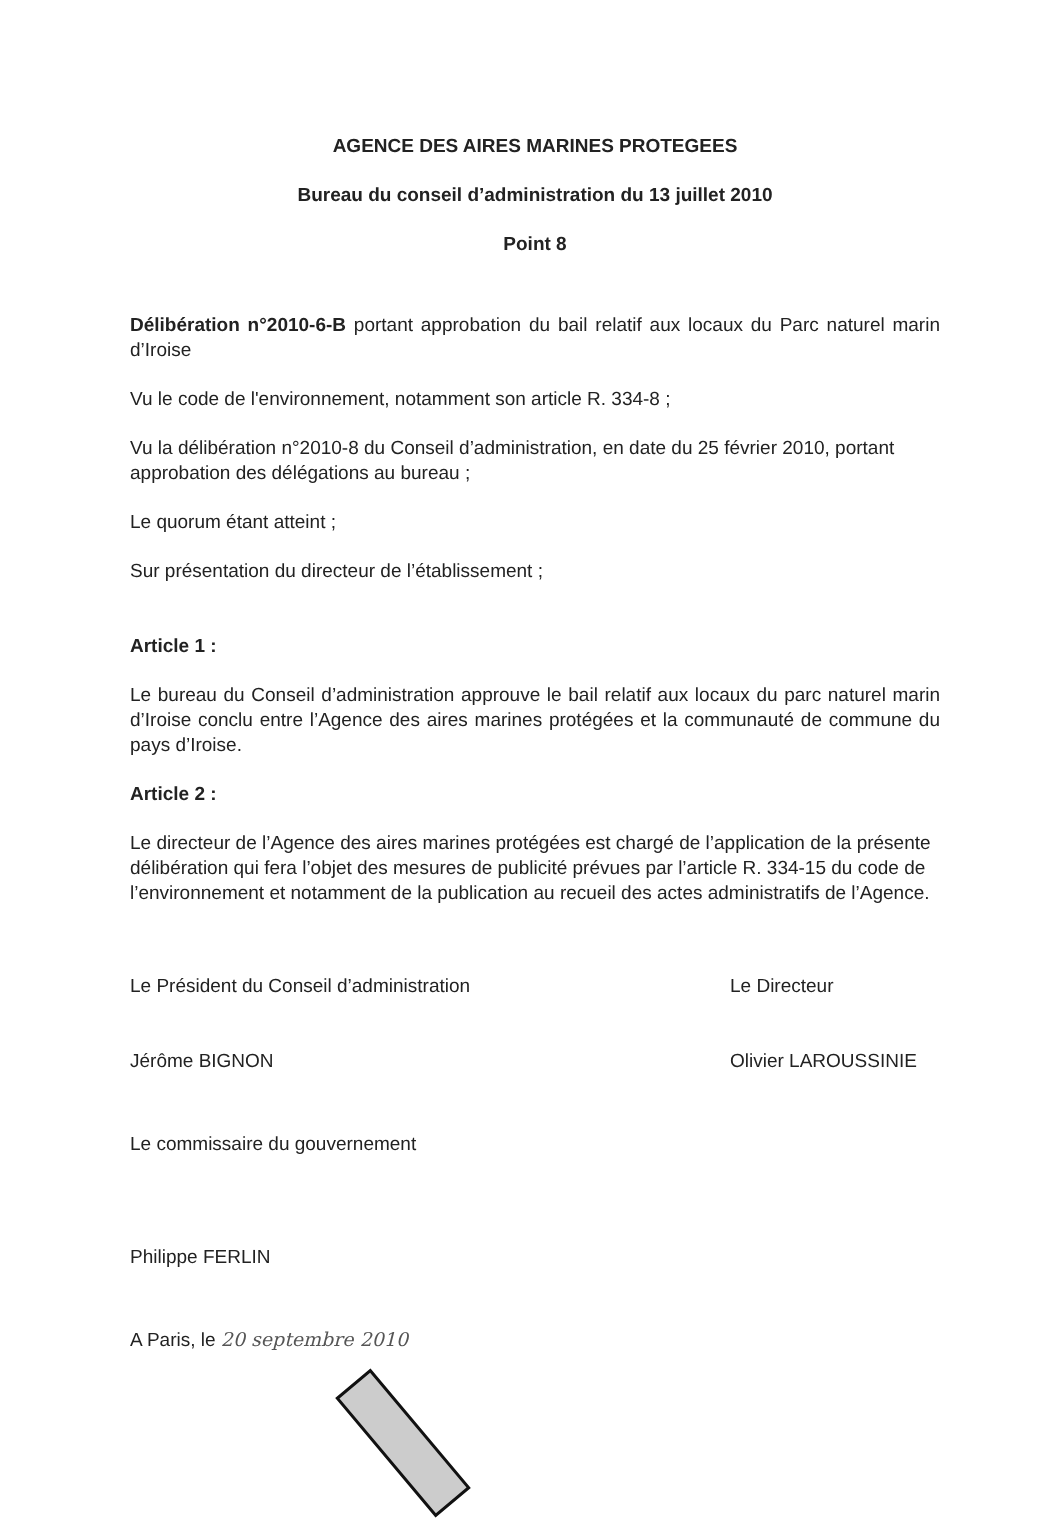AGENCE DES AIRES MARINES PROTEGEES
Bureau du conseil d’administration du 13 juillet 2010
Point 8
Délibération n°2010-6-B portant approbation du bail relatif aux locaux du Parc naturel marin d’Iroise
Vu le code de l'environnement, notamment son article R. 334-8 ;
Vu la délibération n°2010-8 du Conseil d’administration, en date du 25 février 2010, portant approbation des délégations au bureau ;
Le quorum étant atteint ;
Sur présentation du directeur de l’établissement ;
Article 1 :
Le bureau du Conseil d’administration approuve le bail relatif aux locaux du parc naturel marin d’Iroise conclu entre l’Agence des aires marines protégées et la communauté de commune du pays d’Iroise.
Article 2 :
Le directeur de l’Agence des aires marines protégées est chargé de l’application de la présente délibération qui fera l’objet des mesures de publicité prévues par l’article R. 334-15 du code de l’environnement et notamment de la publication au recueil des actes administratifs de l’Agence.
Le Président du Conseil d’administration
Jérôme BIGNON
Le Directeur
Olivier LAROUSSINIE
Le commissaire du gouvernement
Philippe FERLIN
A Paris, le 20 septembre 2010